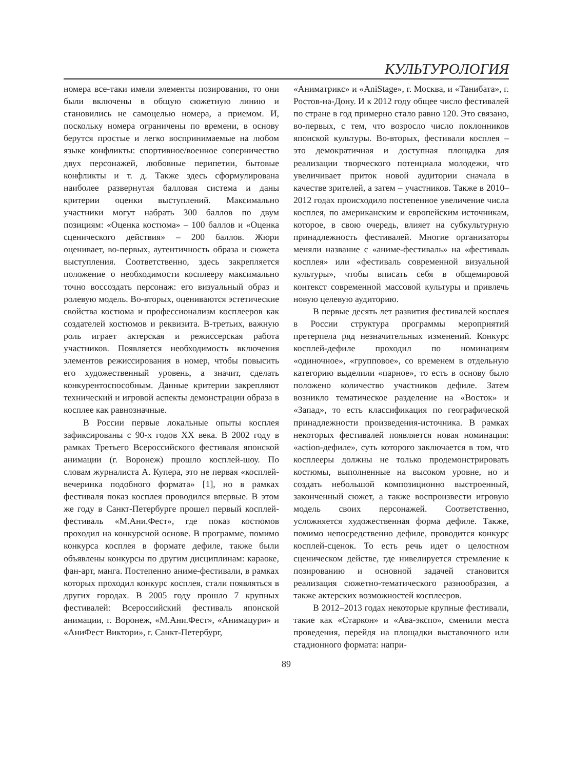КУЛЬТУРОЛОГИЯ
номера все-таки имели элементы позирования, то они были включены в общую сюжетную линию и становились не самоцелью номера, а приемом. И, поскольку номера ограничены по времени, в основу берутся простые и легко воспринимаемые на любом языке конфликты: спортивное/военное соперничество двух персонажей, любовные перипетии, бытовые конфликты и т. д. Также здесь сформулирована наиболее развернутая балловая система и даны критерии оценки выступлений. Максимально участники могут набрать 300 баллов по двум позициям: «Оценка костюма» – 100 баллов и «Оценка сценического действия» – 200 баллов. Жюри оценивает, во-первых, аутентичность образа и сюжета выступления. Соответственно, здесь закрепляется положение о необходимости косплееру максимально точно воссоздать персонаж: его визуальный образ и ролевую модель. Во-вторых, оцениваются эстетические свойства костюма и профессионализм косплееров как создателей костюмов и реквизита. В-третьих, важную роль играет актерская и режиссерская работа участников. Появляется необходимость включения элементов режиссирования в номер, чтобы повысить его художественный уровень, а значит, сделать конкурентоспособным. Данные критерии закрепляют технический и игровой аспекты демонстрации образа в косплее как равнозначные.
В России первые локальные опыты косплея зафиксированы с 90-х годов XX века. В 2002 году в рамках Третьего Всероссийского фестиваля японской анимации (г. Воронеж) прошло косплей-шоу. По словам журналиста А. Купера, это не первая «косплей-вечеринка подобного формата» [1], но в рамках фестиваля показ косплея проводился впервые. В этом же году в Санкт-Петербурге прошел первый косплей-фестиваль «М.Ани.Фест», где показ костюмов проходил на конкурсной основе. В программе, помимо конкурса косплея в формате дефиле, также были объявлены конкурсы по другим дисциплинам: караоке, фан-арт, манга. Постепенно аниме-фестивали, в рамках которых проходил конкурс косплея, стали появляться в других городах. В 2005 году прошло 7 крупных фестивалей: Всероссийский фестиваль японской анимации, г. Воронеж, «М.Ани.Фест», «Анимацури» и «АниФест Виктори», г. Санкт-Петербург,
«Аниматрикс» и «AniStage», г. Москва, и «Танибата», г. Ростов-на-Дону. И к 2012 году общее число фестивалей по стране в год примерно стало равно 120. Это связано, во-первых, с тем, что возросло число поклонников японской культуры. Во-вторых, фестивали косплея – это демократичная и доступная площадка для реализации творческого потенциала молодежи, что увеличивает приток новой аудитории сначала в качестве зрителей, а затем – участников. Также в 2010–2012 годах происходило постепенное увеличение числа косплея, по американским и европейским источникам, которое, в свою очередь, влияет на субкультурную принадлежность фестивалей. Многие организаторы меняли название с «аниме-фестиваль» на «фестиваль косплея» или «фестиваль современной визуальной культуры», чтобы вписать себя в общемировой контекст современной массовой культуры и привлечь новую целевую аудиторию.
В первые десять лет развития фестивалей косплея в России структура программы мероприятий претерпела ряд незначительных изменений. Конкурс косплей-дефиле проходил по номинациям «одиночное», «групповое», со временем в отдельную категорию выделили «парное», то есть в основу было положено количество участников дефиле. Затем возникло тематическое разделение на «Восток» и «Запад», то есть классификация по географической принадлежности произведения-источника. В рамках некоторых фестивалей появляется новая номинация: «action-дефиле», суть которого заключается в том, что косплееры должны не только продемонстрировать костюмы, выполненные на высоком уровне, но и создать небольшой композиционно выстроенный, законченный сюжет, а также воспроизвести игровую модель своих персонажей. Соответственно, усложняется художественная форма дефиле. Также, помимо непосредственно дефиле, проводится конкурс косплей-сценок. То есть речь идет о целостном сценическом действе, где нивелируется стремление к позированию и основной задачей становится реализация сюжетно-тематического разнообразия, а также актерских возможностей косплееров.
В 2012–2013 годах некоторые крупные фестивали, такие как «Старкон» и «Ава-экспо», сменили места проведения, перейдя на площадки выставочного или стадионного формата: напри-
89